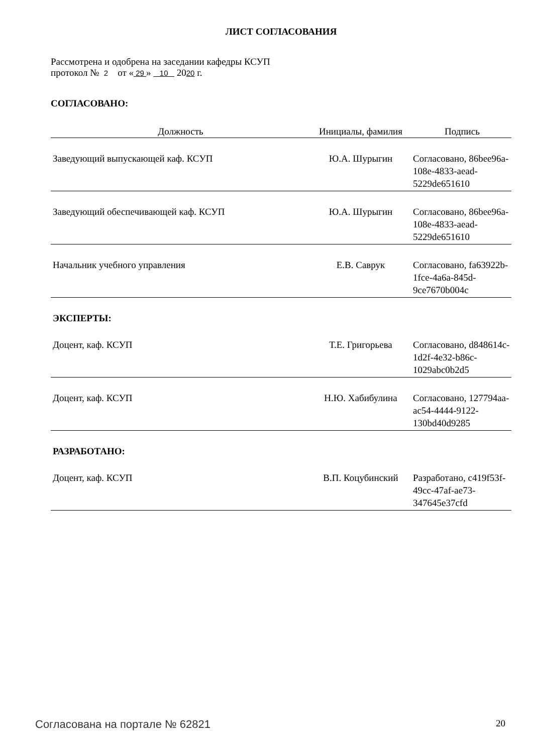ЛИСТ СОГЛАСОВАНИЯ
Рассмотрена и одобрена на заседании кафедры КСУП
протокол № 2 от « 29 » 10 2020 г.
СОГЛАСОВАНО:
| Должность | Инициалы, фамилия | Подпись |
| --- | --- | --- |
| Заведующий выпускающей каф. КСУП | Ю.А. Шурыгин | Согласовано, 86bee96a-108e-4833-aead-5229de651610 |
| Заведующий обеспечивающей каф. КСУП | Ю.А. Шурыгин | Согласовано, 86bee96a-108e-4833-aead-5229de651610 |
| Начальник учебного управления | Е.В. Саврук | Согласовано, fa63922b-1fce-4a6a-845d-9ce7670b004c |
| ЭКСПЕРТЫ: | | |
| Доцент, каф. КСУП | Т.Е. Григорьева | Согласовано, d848614c-1d2f-4e32-b86c-1029abc0b2d5 |
| Доцент, каф. КСУП | Н.Ю. Хабибулина | Согласовано, 127794aa-ac54-4444-9122-130bd40d9285 |
| РАЗРАБОТАНО: | | |
| Доцент, каф. КСУП | В.П. Коцубинский | Разработано, c419f53f-49cc-47af-ae73-347645e37cfd |
Согласована на портале № 62821 20